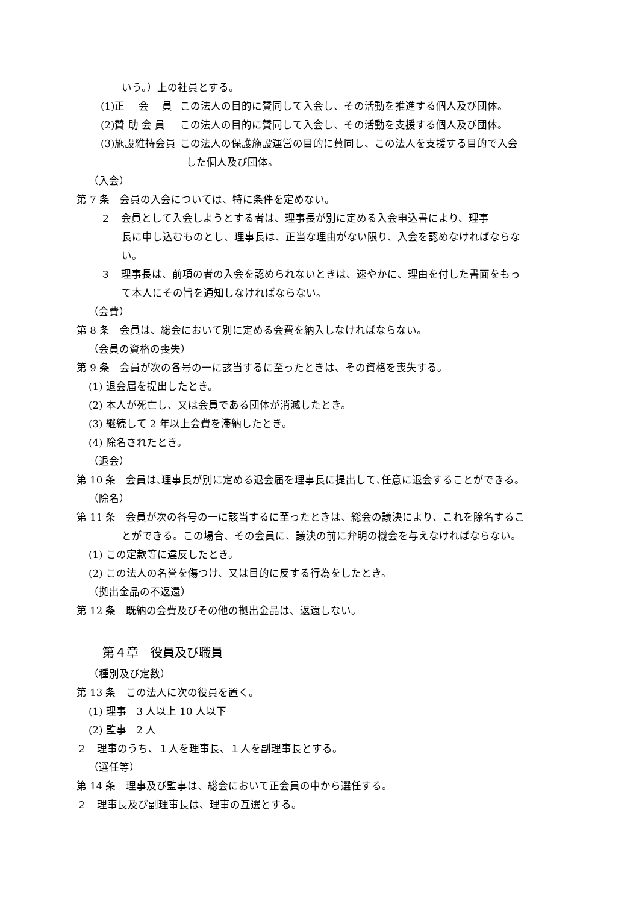いう。）上の社員とする。
(1)正　 会　 員 この法人の目的に賛同して入会し、その活動を推進する個人及び団体。
(2)賛 助 会 員 この法人の目的に賛同して入会し、その活動を支援する個人及び団体。
(3)施設維持会員 この法人の保護施設運営の目的に賛同し、この法人を支援する目的で入会
した個人及び団体。
（入会）
第 7 条　会員の入会については、特に条件を定めない。
２　会員として入会しようとする者は、理事長が別に定める入会申込書により、理事
長に申し込むものとし、理事長は、正当な理由がない限り、入会を認めなければならな
い。
３　理事長は、前項の者の入会を認められないときは、速やかに、理由を付した書面をもっ
て本人にその旨を通知しなければならない。
（会費）
第 8 条　会員は、総会において別に定める会費を納入しなければならない。
（会員の資格の喪失）
第 9 条　会員が次の各号の一に該当するに至ったときは、その資格を喪失する。
(1) 退会届を提出したとき。
(2) 本人が死亡し、又は会員である団体が消滅したとき。
(3) 継続して 2 年以上会費を滞納したとき。
(4) 除名されたとき。
（退会）
第 10 条　会員は､理事長が別に定める退会届を理事長に提出して､任意に退会することができる。
（除名）
第 11 条　会員が次の各号の一に該当するに至ったときは、総会の議決により、これを除名するこ
とができる。この場合、その会員に、議決の前に弁明の機会を与えなければならない。
(1) この定款等に違反したとき。
(2) この法人の名誉を傷つけ、又は目的に反する行為をしたとき。
（拠出金品の不返還）
第 12 条　既納の会費及びその他の拠出金品は、返還しない。
第４章　役員及び職員
（種別及び定数）
第 13 条　この法人に次の役員を置く。
(1) 理事　3 人以上 10 人以下
(2) 監事　2 人
２　理事のうち、１人を理事長、１人を副理事長とする。
（選任等）
第 14 条　理事及び監事は、総会において正会員の中から選任する。
２　理事長及び副理事長は、理事の互選とする。